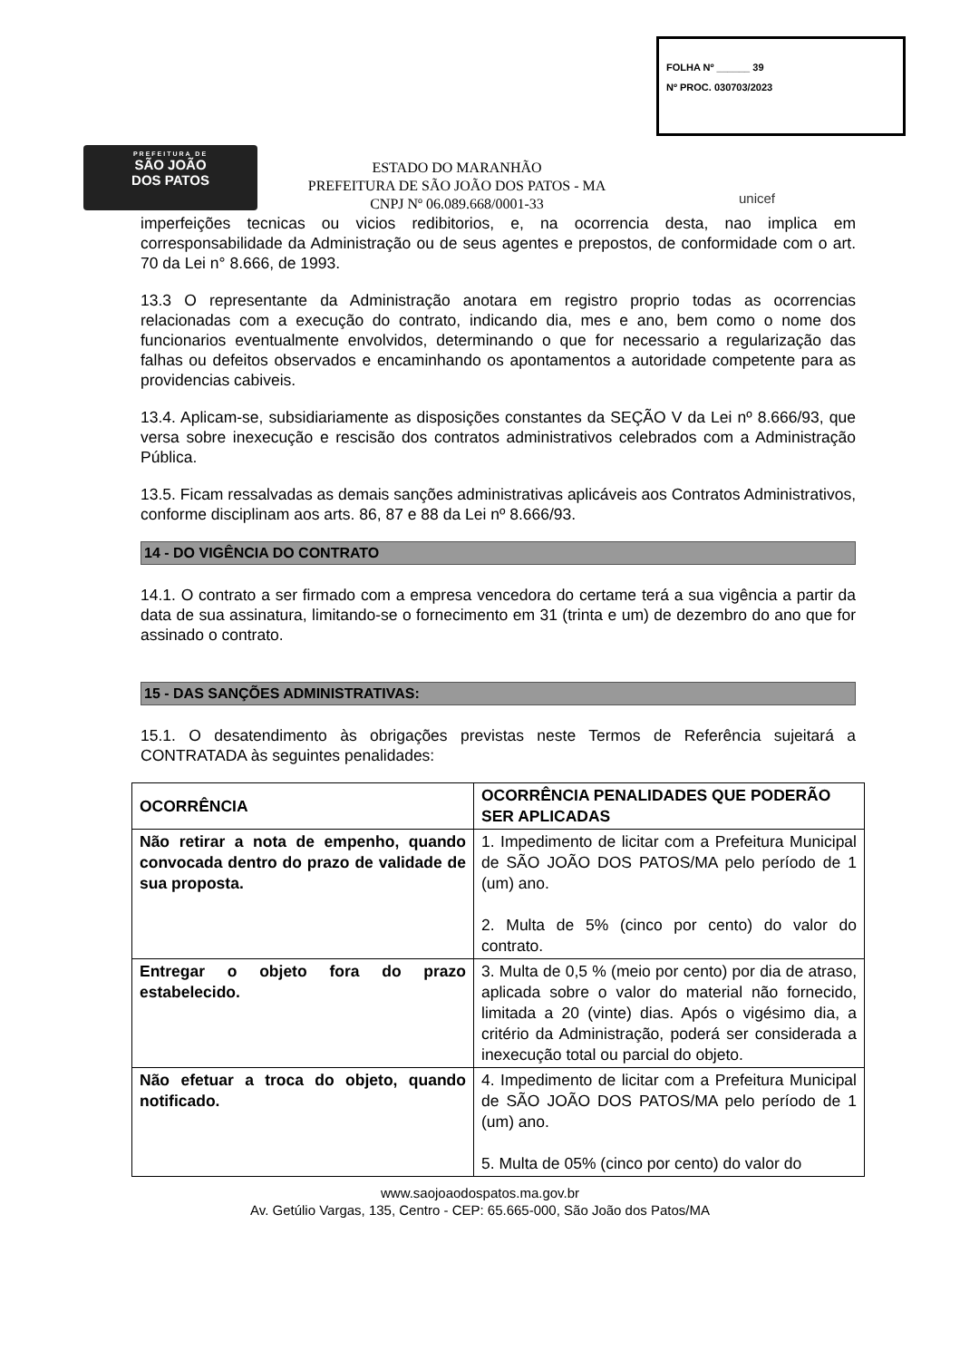PREFEITURA DE
SÃO JOÃO
DOS PATOS
ESTADO DO MARANHÃO
PREFEITURA DE SÃO JOÃO DOS PATOS - MA
CNPJ Nº 06.089.668/0001-33
FOLHA Nº ______ 39
Nº PROC. 030703/2023
unicef
imperfeições tecnicas ou vicios redibitorios, e, na ocorrencia desta, nao implica em corresponsabilidade da Administração ou de seus agentes e prepostos, de conformidade com o art. 70 da Lei n° 8.666, de 1993.
13.3 O representante da Administração anotara em registro proprio todas as ocorrencias relacionadas com a execução do contrato, indicando dia, mes e ano, bem como o nome dos funcionarios eventualmente envolvidos, determinando o que for necessario a regularização das falhas ou defeitos observados e encaminhando os apontamentos a autoridade competente para as providencias cabiveis.
13.4. Aplicam-se, subsidiariamente as disposições constantes da SEÇÃO V da Lei nº 8.666/93, que versa sobre inexecução e rescisão dos contratos administrativos celebrados com a Administração Pública.
13.5. Ficam ressalvadas as demais sanções administrativas aplicáveis aos Contratos Administrativos, conforme disciplinam aos arts. 86, 87 e 88 da Lei nº 8.666/93.
14 - DO VIGÊNCIA DO CONTRATO
14.1. O contrato a ser firmado com a empresa vencedora do certame terá a sua vigência a partir da data de sua assinatura, limitando-se o fornecimento em 31 (trinta e um) de dezembro do ano que for assinado o contrato.
15 - DAS SANÇÕES ADMINISTRATIVAS:
15.1. O desatendimento às obrigações previstas neste Termos de Referência sujeitará a CONTRATADA às seguintes penalidades:
| OCORRÊNCIA | OCORRÊNCIA PENALIDADES QUE PODERÃO SER APLICADAS |
| --- | --- |
| Não retirar a nota de empenho, quando convocada dentro do prazo de validade de sua proposta. | 1. Impedimento de licitar com a Prefeitura Municipal de SÃO JOÃO DOS PATOS/MA pelo período de 1 (um) ano. 2. Multa de 5% (cinco por cento) do valor do contrato. |
| Entregar o objeto fora do prazo estabelecido. | 3. Multa de 0,5 % (meio por cento) por dia de atraso, aplicada sobre o valor do material não fornecido, limitada a 20 (vinte) dias. Após o vigésimo dia, a critério da Administração, poderá ser considerada a inexecução total ou parcial do objeto. |
| Não efetuar a troca do objeto, quando notificado. | 4. Impedimento de licitar com a Prefeitura Municipal de SÃO JOÃO DOS PATOS/MA pelo período de 1 (um) ano. 5. Multa de 05% (cinco por cento) do valor do |
www.saojoaodospatos.ma.gov.br
Av. Getúlio Vargas, 135, Centro - CEP: 65.665-000, São João dos Patos/MA